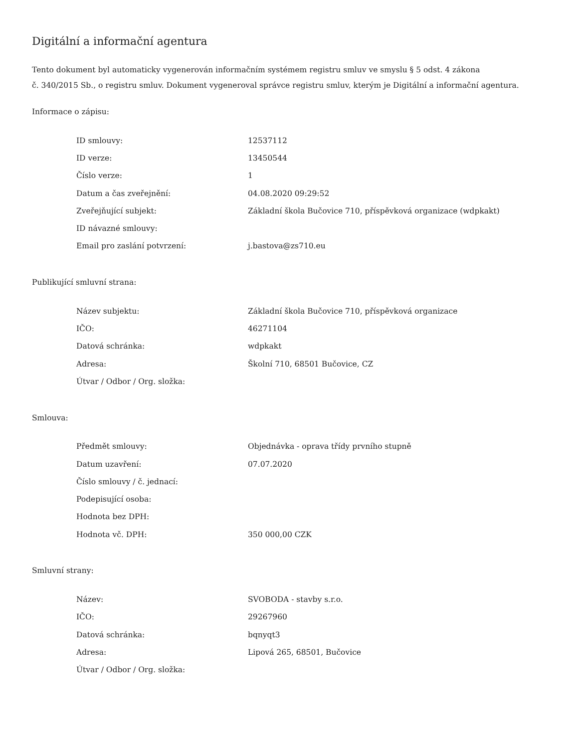Digitální a informační agentura
Tento dokument byl automaticky vygenerován informačním systémem registru smluv ve smyslu § 5 odst. 4 zákona
č. 340/2015 Sb., o registru smluv. Dokument vygeneroval správce registru smluv, kterým je Digitální a informační agentura.
Informace o zápisu:
| ID smlouvy: | 12537112 |
| ID verze: | 13450544 |
| Číslo verze: | 1 |
| Datum a čas zveřejnění: | 04.08.2020 09:29:52 |
| Zveřejňující subjekt: | Základní škola Bučovice 710, příspěvková organizace (wdpkakt) |
| ID návazné smlouvy: | |
| Email pro zaslání potvrzení: | j.bastova@zs710.eu |
Publikující smluvní strana:
| Název subjektu: | Základní škola Bučovice 710, příspěvková organizace |
| IČO: | 46271104 |
| Datová schránka: | wdpkakt |
| Adresa: | Školní 710, 68501 Bučovice, CZ |
| Útvar / Odbor / Org. složka: | |
Smlouva:
| Předmět smlouvy: | Objednávka - oprava třídy prvního stupně |
| Datum uzavření: | 07.07.2020 |
| Číslo smlouvy / č. jednací: | |
| Podepisující osoba: | |
| Hodnota bez DPH: | |
| Hodnota vč. DPH: | 350 000,00 CZK |
Smluvní strany:
| Název: | SVOBODA - stavby s.r.o. |
| IČO: | 29267960 |
| Datová schránka: | bqnyqt3 |
| Adresa: | Lipová 265, 68501, Bučovice |
| Útvar / Odbor / Org. složka: | |